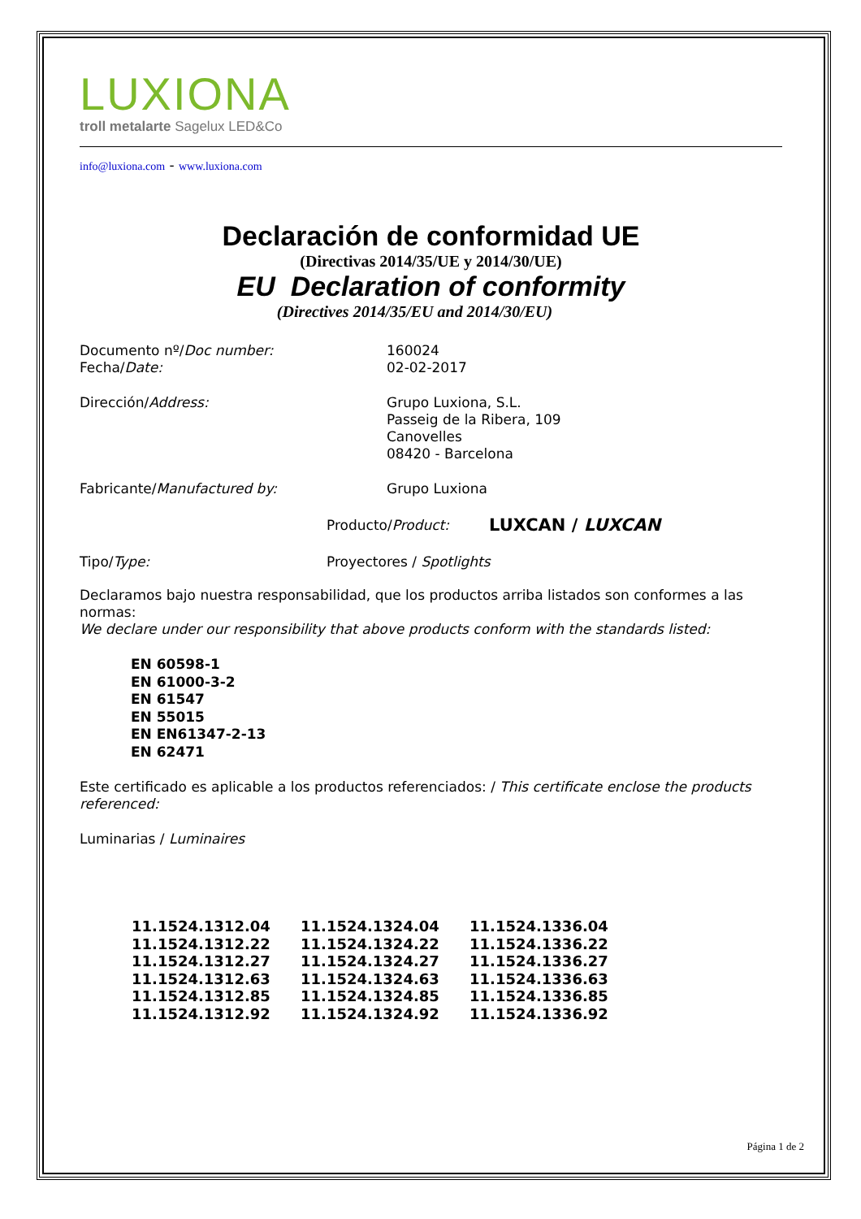LUXIONA
troll metalarte Sagelux LED&Co
info@luxiona.com - www.luxiona.com
Declaración de conformidad UE
(Directivas 2014/35/UE y 2014/30/UE)
EU Declaration of conformity
(Directives 2014/35/EU and 2014/30/EU)
Documento nº/Doc number: 160024
Fecha/Date: 02-02-2017
Dirección/Address: Grupo Luxiona, S.L.
Passeig de la Ribera, 109
Canovelles
08420 - Barcelona
Fabricante/Manufactured by: Grupo Luxiona
Producto/Product:
LUXCAN / LUXCAN
Tipo/Type: Proyectores / Spotlights
Declaramos bajo nuestra responsabilidad, que los productos arriba listados son conformes a las normas:
We declare under our responsibility that above products conform with the standards listed:
EN 60598-1
EN 61000-3-2
EN 61547
EN 55015
EN EN61347-2-13
EN 62471
Este certificado es aplicable a los productos referenciados: / This certificate enclose the products referenced:
Luminarias / Luminaires
11.1524.1312.04
11.1524.1312.22
11.1524.1312.27
11.1524.1312.63
11.1524.1312.85
11.1524.1312.92
11.1524.1324.04
11.1524.1324.22
11.1524.1324.27
11.1524.1324.63
11.1524.1324.85
11.1524.1324.92
11.1524.1336.04
11.1524.1336.22
11.1524.1336.27
11.1524.1336.63
11.1524.1336.85
11.1524.1336.92
Página 1 de 2